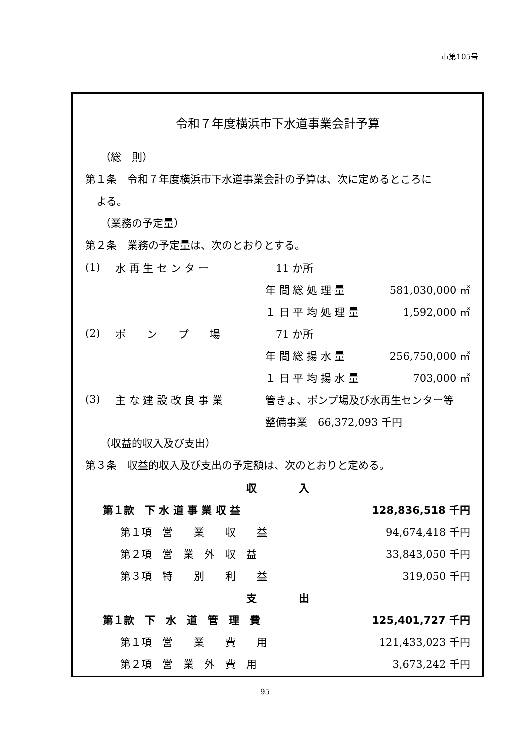市第105号
令和７年度横浜市下水道事業会計予算
（総　則）
第１条　令和７年度横浜市下水道事業会計の予算は、次に定めるところに
よる。
（業務の予定量）
第２条　業務の予定量は、次のとおりとする。
| (1) | 水 再 生 セ ン タ ー | 11 か所 | |
| | | 年 間 総 処 理 量 | 581,030,000 ㎥ |
| | | １ 日 平 均 処 理 量 | 1,592,000 ㎥ |
| (2) | ポ ン プ 場 | 71 か所 | |
| | | 年 間 総 揚 水 量 | 256,750,000 ㎥ |
| | | １ 日 平 均 揚 水 量 | 703,000 ㎥ |
| (3) | 主 な 建 設 改 良 事 業 | 管きょ、ポンプ場及び水再生センター等 | |
| | | 整備事業 66,372,093 千円 | |
（収益的収入及び支出）
第３条　収益的収入及び支出の予定額は、次のとおりと定める。
| 収 入 | |
| 第１款 下 水 道 事 業 収 益 | 128,836,518 千円 |
| 第１項 営 業 収 益 | 94,674,418 千円 |
| 第２項 営 業 外 収 益 | 33,843,050 千円 |
| 第３項 特 別 利 益 | 319,050 千円 |
| 支 出 | |
| 第１款 下 水 道 管 理 費 | 125,401,727 千円 |
| 第１項 営 業 費 用 | 121,433,023 千円 |
| 第２項 営 業 外 費 用 | 3,673,242 千円 |
95